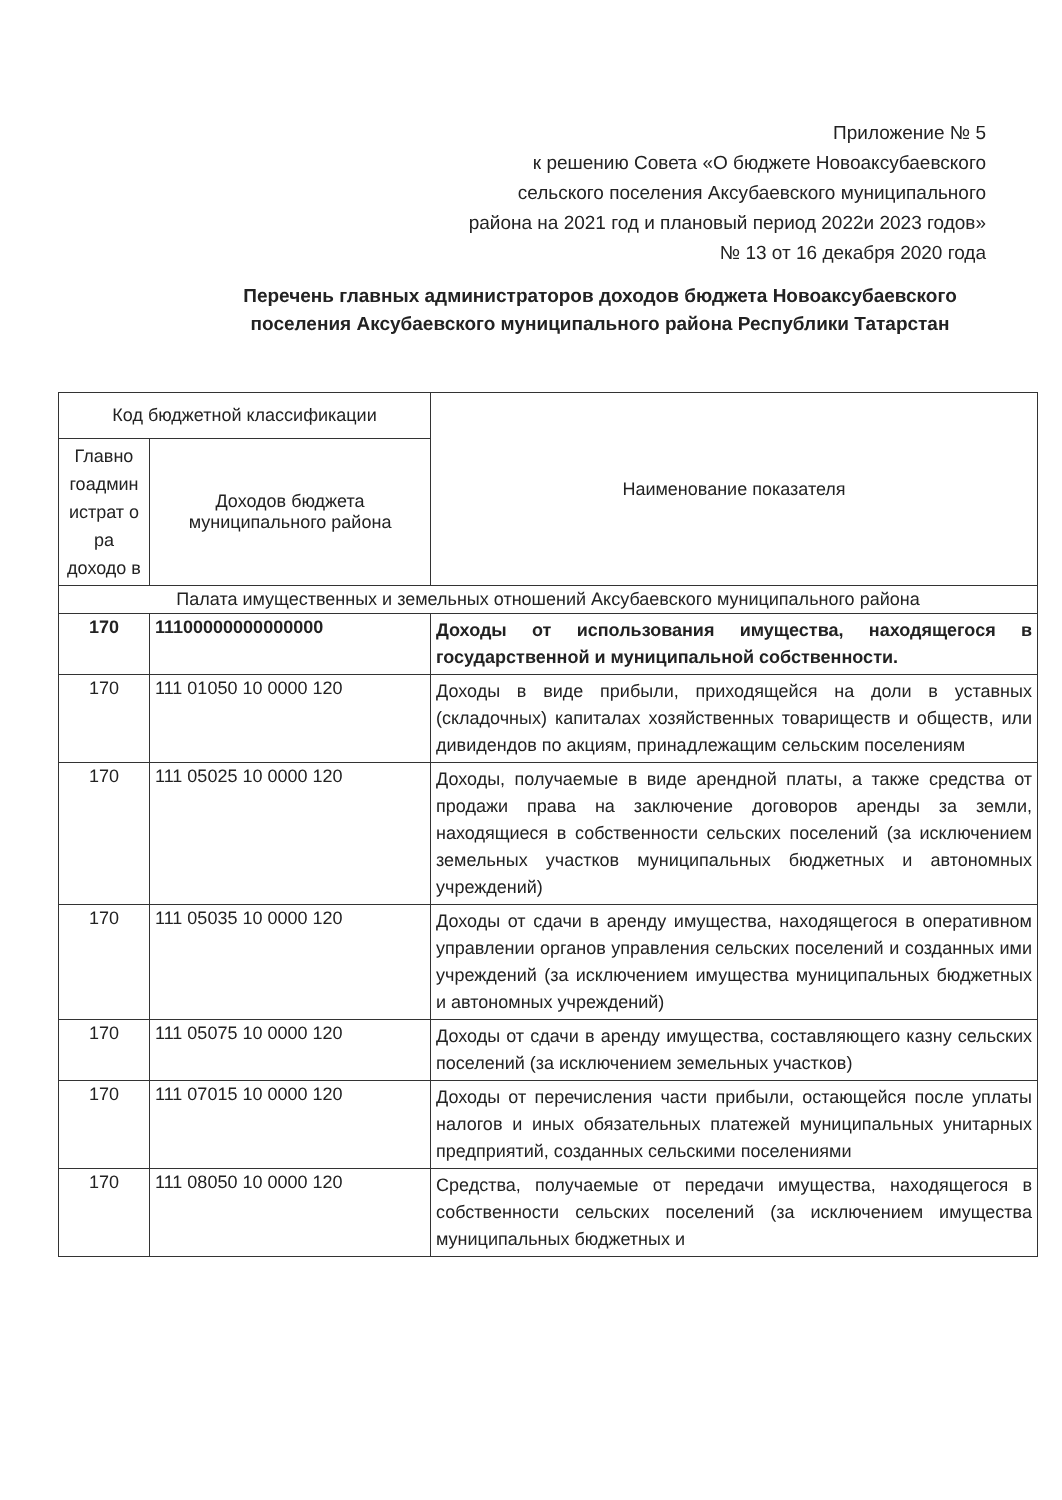Приложение № 5
к решению Совета «О бюджете Новоаксубаевского
сельского поселения Аксубаевского муниципального
района на 2021 год и плановый период 2022и 2023 годов»
№ 13 от 16 декабря 2020 года
Перечень главных администраторов доходов бюджета Новоаксубаевского поселения Аксубаевского муниципального района Республики Татарстан
| Код бюджетной классификации | | Наименование показателя |
| --- | --- | --- |
| Главно гоадмин истрат о ра доходо в | Доходов бюджета муниципального района | |
| Палата имущественных и земельных отношений Аксубаевского муниципального района | | |
| 170 | 11100000000000000 | Доходы от использования имущества, находящегося в государственной и муниципальной собственности. |
| 170 | 111 01050 10 0000 120 | Доходы в виде прибыли, приходящейся на доли в уставных (складочных) капиталах хозяйственных товариществ и обществ, или дивидендов по акциям, принадлежащим сельским поселениям |
| 170 | 111 05025 10 0000 120 | Доходы, получаемые в виде арендной платы, а также средства от продажи права на заключение договоров аренды за земли, находящиеся в собственности сельских поселений (за исключением земельных участков муниципальных бюджетных и автономных учреждений) |
| 170 | 111 05035 10 0000 120 | Доходы от сдачи в аренду имущества, находящегося в оперативном управлении органов управления сельских поселений и созданных ими учреждений (за исключением имущества муниципальных бюджетных и автономных учреждений) |
| 170 | 111 05075 10 0000 120 | Доходы от сдачи в аренду имущества, составляющего казну сельских поселений (за исключением земельных участков) |
| 170 | 111 07015 10 0000 120 | Доходы от перечисления части прибыли, остающейся после уплаты налогов и иных обязательных платежей муниципальных унитарных предприятий, созданных сельскими поселениями |
| 170 | 111 08050 10 0000 120 | Средства, получаемые от передачи имущества, находящегося в собственности сельских поселений (за исключением имущества муниципальных бюджетных и |